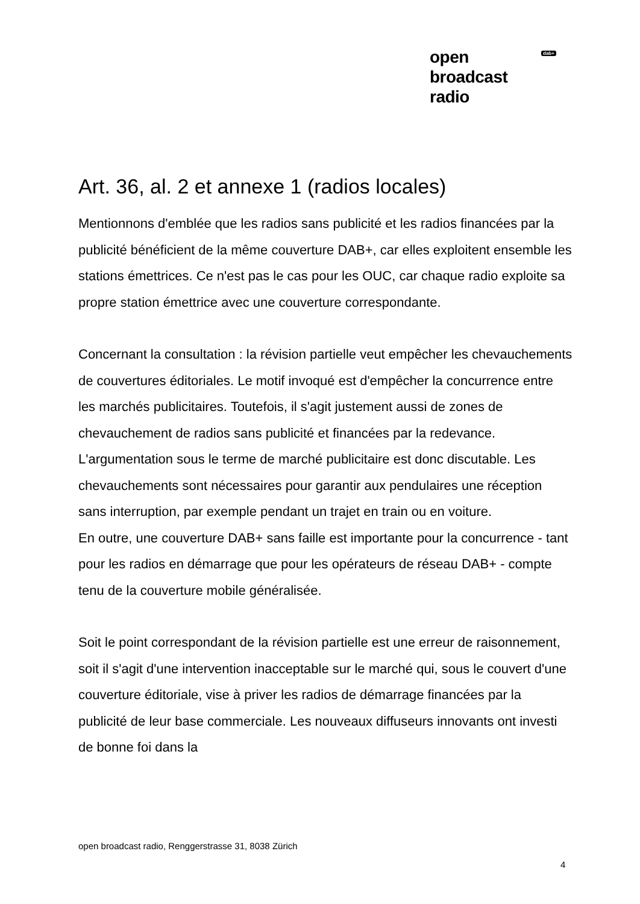open
broadcast
radio
dab+
Art. 36, al. 2 et annexe 1 (radios locales)
Mentionnons d'emblée que les radios sans publicité et les radios financées par la publicité bénéficient de la même couverture DAB+, car elles exploitent ensemble les stations émettrices. Ce n'est pas le cas pour les OUC, car chaque radio exploite sa propre station émettrice avec une couverture correspondante.
Concernant la consultation : la révision partielle veut empêcher les chevauchements de couvertures éditoriales. Le motif invoqué est d'empêcher la concurrence entre les marchés publicitaires. Toutefois, il s'agit justement aussi de zones de chevauchement de radios sans publicité et financées par la redevance. L'argumentation sous le terme de marché publicitaire est donc discutable. Les chevauchements sont nécessaires pour garantir aux pendulaires une réception sans interruption, par exemple pendant un trajet en train ou en voiture.
En outre, une couverture DAB+ sans faille est importante pour la concurrence - tant pour les radios en démarrage que pour les opérateurs de réseau DAB+ - compte tenu de la couverture mobile généralisée.
Soit le point correspondant de la révision partielle est une erreur de raisonnement, soit il s'agit d'une intervention inacceptable sur le marché qui, sous le couvert d'une couverture éditoriale, vise à priver les radios de démarrage financées par la publicité de leur base commerciale. Les nouveaux diffuseurs innovants ont investi de bonne foi dans la
open broadcast radio, Renggerstrasse 31, 8038 Zürich
4